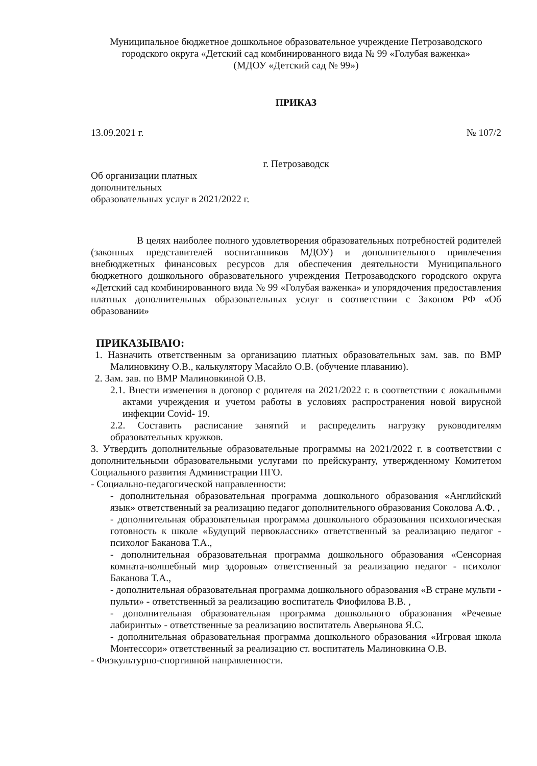Муниципальное бюджетное дошкольное образовательное учреждение Петрозаводского городского округа «Детский сад комбинированного вида № 99 «Голубая важенка»
(МДОУ «Детский сад № 99»)
ПРИКАЗ
13.09.2021 г. № 107/2
г. Петрозаводск
Об организации платных
дополнительных
образовательных услуг в 2021/2022 г.
В целях наиболее полного удовлетворения образовательных потребностей родителей (законных представителей воспитанников МДОУ) и дополнительного привлечения внебюджетных финансовых ресурсов для обеспечения деятельности Муниципального бюджетного дошкольного образовательного учреждения Петрозаводского городского округа «Детский сад комбинированного вида № 99 «Голубая важенка» и упорядочения предоставления платных дополнительных образовательных услуг в соответствии с Законом РФ «Об образовании»
ПРИКАЗЫВАЮ:
1. Назначить ответственным за организацию платных образовательных зам. зав. по ВМР Малиновкину О.В., калькулятору Масайло О.В. (обучение плаванию).
2. Зам. зав. по ВМР Малиновкиной О.В.
2.1. Внести изменения в договор с родителя на 2021/2022 г. в соответствии с локальными актами учреждения и учетом работы в условиях распространения новой вирусной инфекции Covid- 19.
2.2. Составить расписание занятий и распределить нагрузку руководителям образовательных кружков.
3. Утвердить дополнительные образовательные программы на 2021/2022 г. в соответствии с дополнительными образовательными услугами по прейскуранту, утвержденному Комитетом Социального развития Администрации ПГО.
- Социально-педагогической направленности:
- дополнительная образовательная программа дошкольного образования «Английский язык» ответственный за реализацию педагог дополнительного образования Соколова А.Ф. ,
- дополнительная образовательная программа дошкольного образования психологическая готовность к школе «Будущий первоклассник» ответственный за реализацию педагог - психолог Баканова Т.А.,
- дополнительная образовательная программа дошкольного образования «Сенсорная комната-волшебный мир здоровья» ответственный за реализацию педагог - психолог Баканова Т.А.,
- дополнительная образовательная программа дошкольного образования «В стране мульти - пульти» - ответственный за реализацию воспитатель Фиофилова В.В. ,
- дополнительная образовательная программа дошкольного образования «Речевые лабиринты» - ответственные за реализацию воспитатель Аверьянова Я.С.
- дополнительная образовательная программа дошкольного образования «Игровая школа Монтессори» ответственный за реализацию ст. воспитатель Малиновкина О.В.
- Физкультурно-спортивной направленности.